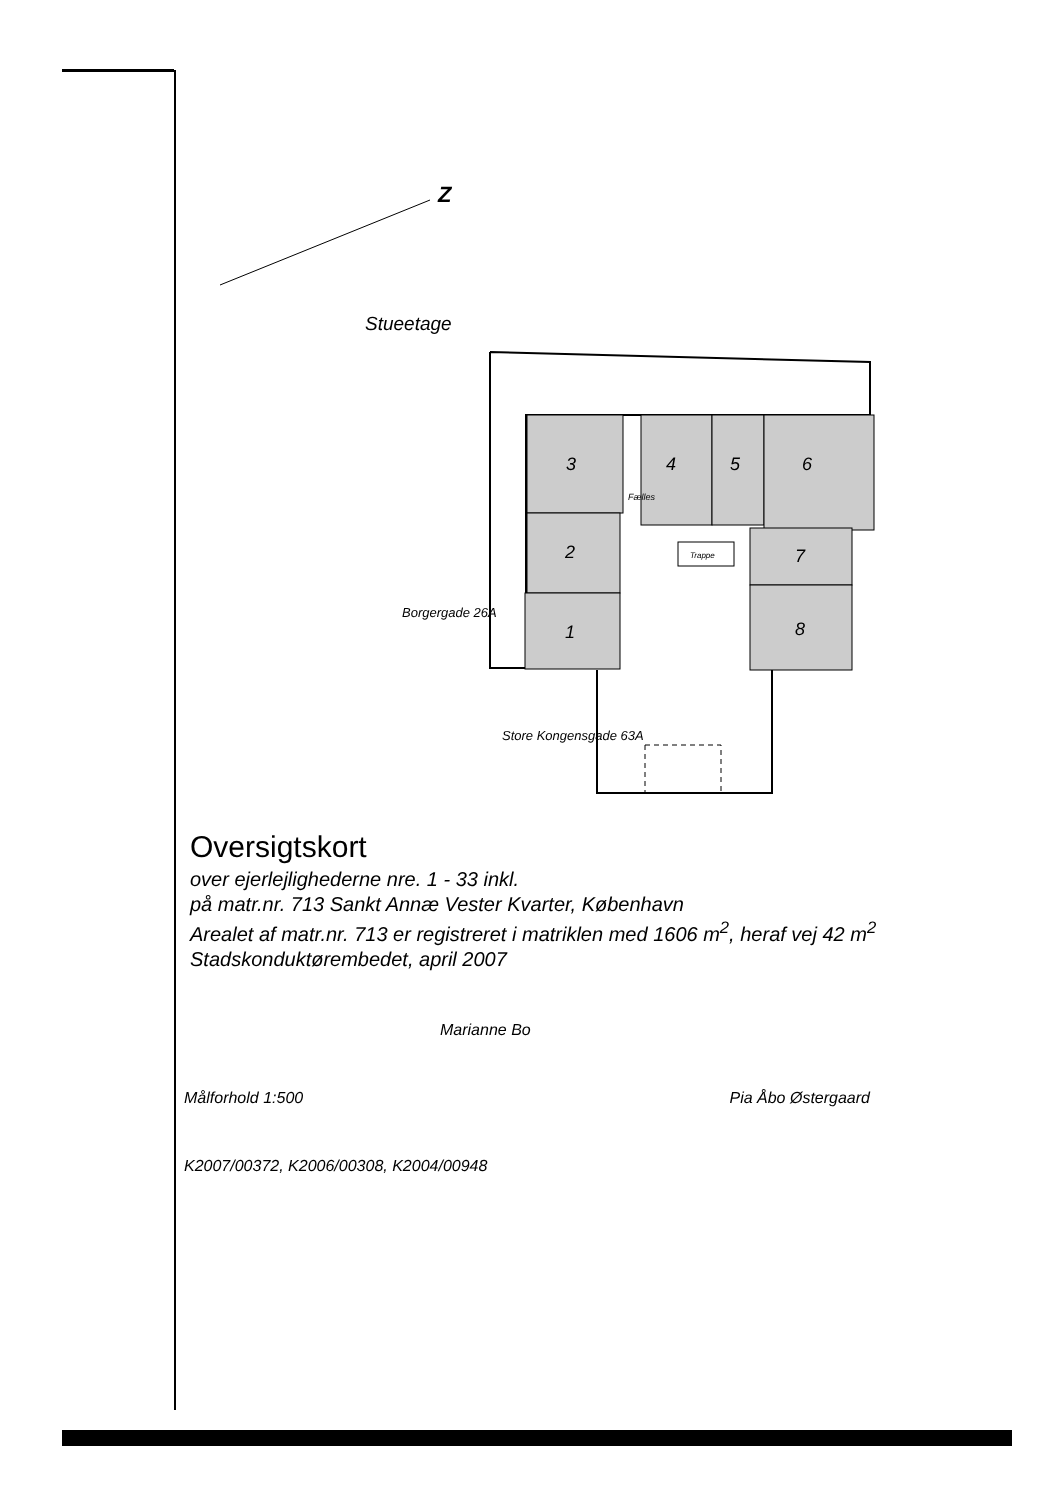Z
Stueetage
3
4
5
6
2
1
7
8
Fælles
Trappe
Borgergade 26A
Store Kongensgade 63A
Oversigtskort
over ejerlejlighederne nre. 1 - 33 inkl.
på matr.nr. 713 Sankt Annæ Vester Kvarter, København
Arealet af matr.nr. 713 er registreret i matriklen med 1606 m<sup>2</sup>, heraf vej 42 m<sup>2</sup>
Stadskonduktørembedet, april 2007
Marianne Bo
Målforhold 1:500 Pia Åbo Østergaard
K2007/00372, K2006/00308, K2004/00948